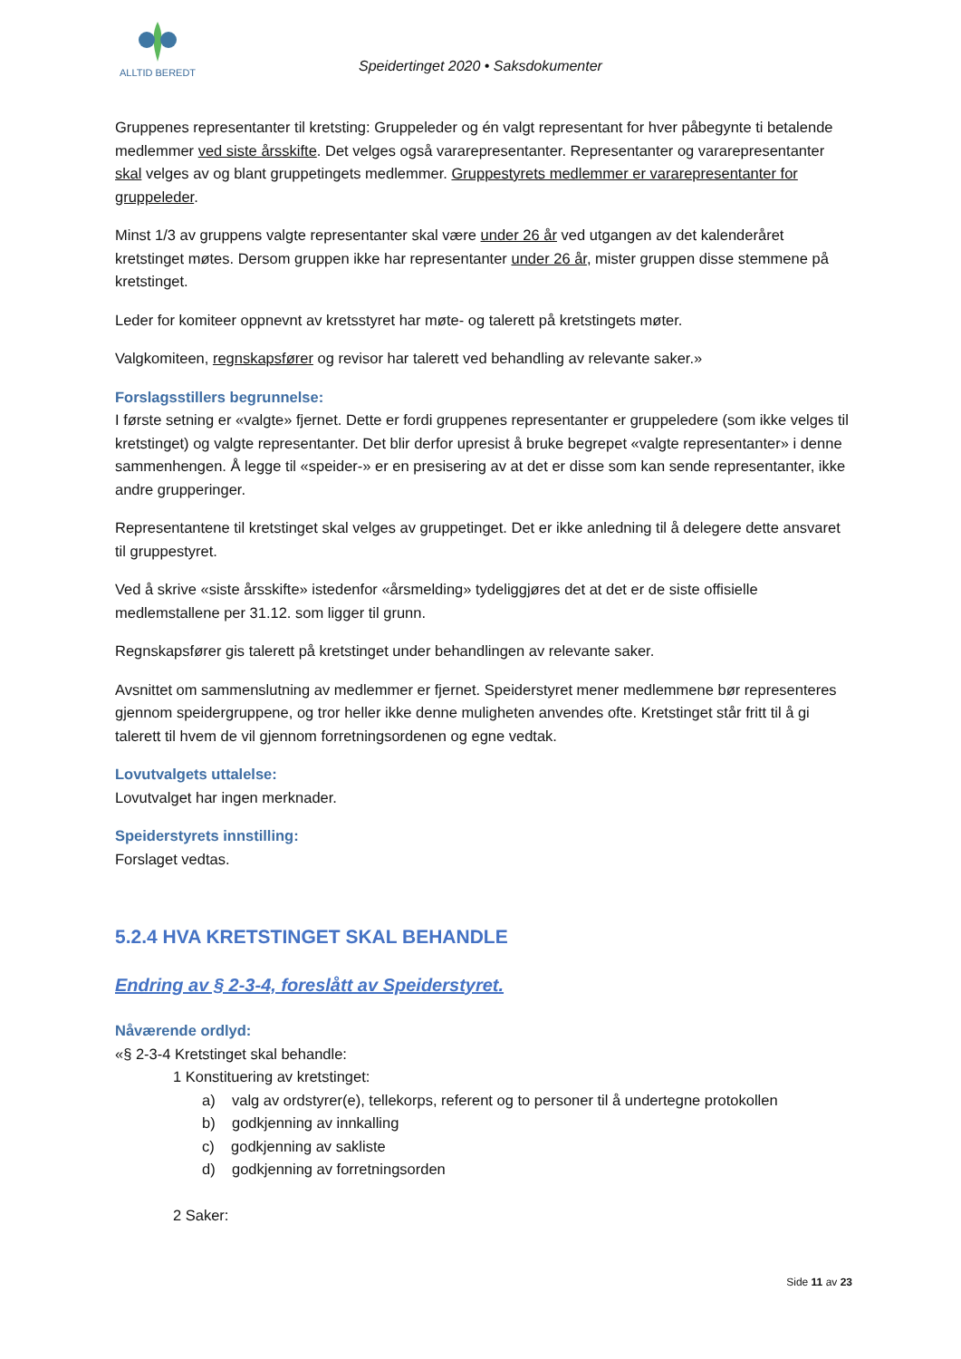ALLTID BEREDT
Speidertinget 2020 • Saksdokumenter
Gruppenes representanter til kretsting: Gruppeleder og én valgt representant for hver påbegynte ti betalende medlemmer ved siste årsskifte. Det velges også vararepresentanter. Representanter og vararepresentanter skal velges av og blant gruppetingets medlemmer. Gruppestyrets medlemmer er vararepresentanter for gruppeleder.
Minst 1/3 av gruppens valgte representanter skal være under 26 år ved utgangen av det kalenderåret kretstinget møtes. Dersom gruppen ikke har representanter under 26 år, mister gruppen disse stemmene på kretstinget.
Leder for komiteer oppnevnt av kretsstyret har møte- og talerett på kretstingets møter.
Valgkomiteen, regnskapsfører og revisor har talerett ved behandling av relevante saker.»
Forslagsstillers begrunnelse:
I første setning er «valgte» fjernet. Dette er fordi gruppenes representanter er gruppeledere (som ikke velges til kretstinget) og valgte representanter. Det blir derfor upresist å bruke begrepet «valgte representanter» i denne sammenhengen. Å legge til «speider-» er en presisering av at det er disse som kan sende representanter, ikke andre grupperinger.
Representantene til kretstinget skal velges av gruppetinget. Det er ikke anledning til å delegere dette ansvaret til gruppestyret.
Ved å skrive «siste årsskifte» istedenfor «årsmelding» tydeliggjøres det at det er de siste offisielle medlemstallene per 31.12. som ligger til grunn.
Regnskapsfører gis talerett på kretstinget under behandlingen av relevante saker.
Avsnittet om sammenslutning av medlemmer er fjernet. Speiderstyret mener medlemmene bør representeres gjennom speidergruppene, og tror heller ikke denne muligheten anvendes ofte. Kretstinget står fritt til å gi talerett til hvem de vil gjennom forretningsordenen og egne vedtak.
Lovutvalgets uttalelse:
Lovutvalget har ingen merknader.
Speiderstyrets innstilling:
Forslaget vedtas.
5.2.4 HVA KRETSTINGET SKAL BEHANDLE
Endring av § 2-3-4, foreslått av Speiderstyret.
Nåværende ordlyd:
«§ 2-3-4 Kretstinget skal behandle:
1 Konstituering av kretstinget:
a) valg av ordstyrer(e), tellekorps, referent og to personer til å undertegne protokollen
b) godkjenning av innkalling
c) godkjenning av sakliste
d) godkjenning av forretningsorden
2 Saker:
Side 11 av 23